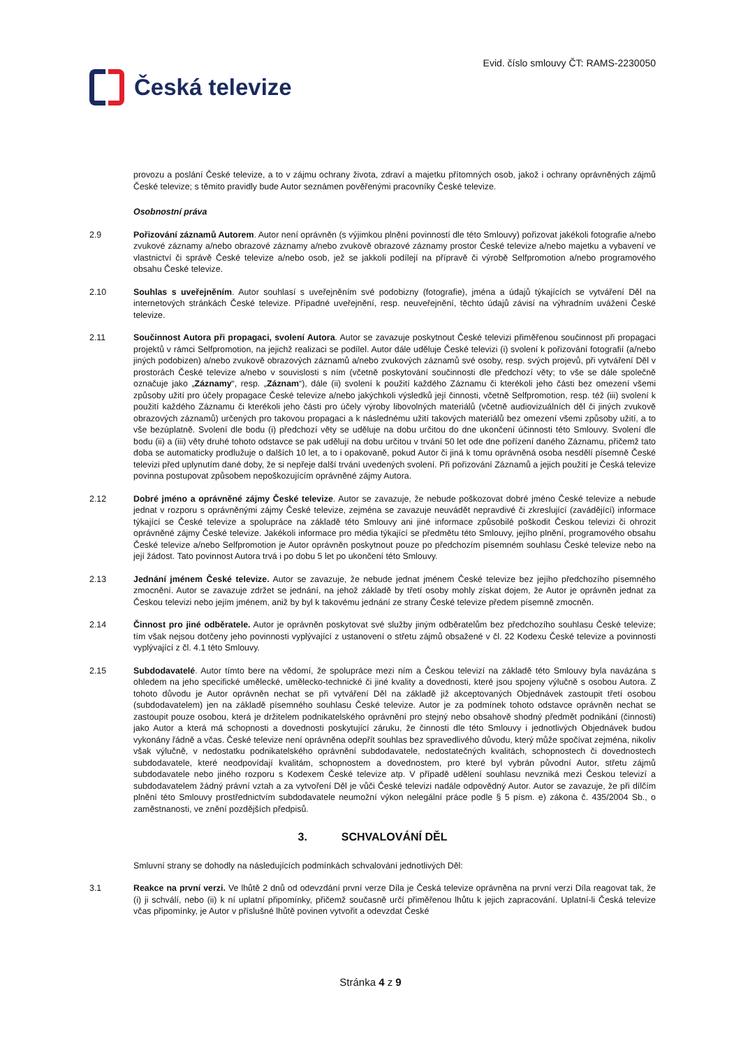Česká televize
Evid. číslo smlouvy ČT: RAMS-2230050
provozu a poslání České televize, a to v zájmu ochrany života, zdraví a majetku přítomných osob, jakož i ochrany oprávněných zájmů České televize; s těmito pravidly bude Autor seznámen pověřenými pracovníky České televize.
Osobnostní práva
2.9 Pořizování záznamů Autorem. Autor není oprávněn (s výjimkou plnění povinností dle této Smlouvy) pořizovat jakékoli fotografie a/nebo zvukové záznamy a/nebo obrazové záznamy a/nebo zvukově obrazové záznamy prostor České televize a/nebo majetku a vybavení ve vlastnictví či správě České televize a/nebo osob, jež se jakkoli podílejí na přípravě či výrobě Selfpromotion a/nebo programového obsahu České televize.
2.10 Souhlas s uveřejněním. Autor souhlasí s uveřejněním své podobizny (fotografie), jména a údajů týkajících se vytváření Děl na internetových stránkách České televize. Případné uveřejnění, resp. neuveřejnění, těchto údajů závisí na výhradním uvážení České televize.
2.11 Součinnost Autora při propagaci, svolení Autora. Autor se zavazuje poskytnout České televizi přiměřenou součinnost při propagaci projektů v rámci Selfpromotion, na jejichž realizaci se podílel. Autor dále uděluje České televizi (i) svolení k pořizování fotografií (a/nebo jiných podobizen) a/nebo zvukově obrazových záznamů a/nebo zvukových záznamů své osoby, resp. svých projevů, při vytváření Děl v prostorách České televize a/nebo v souvislosti s ním (včetně poskytování součinnosti dle předchozí věty; to vše se dále společně označuje jako „Záznamy“, resp. „Záznam“), dále (ii) svolení k použití každého Záznamu či kterékoli jeho části bez omezení všemi způsoby užití pro účely propagace České televize a/nebo jakýchkoli výsledků její činnosti, včetně Selfpromotion, resp. též (iii) svolení k použití každého Záznamu či kterékoli jeho části pro účely výroby libovolných materiálů (včetně audiovizuálních děl či jiných zvukově obrazových záznamů) určených pro takovou propagaci a k následnému užití takových materiálů bez omezení všemi způsoby užití, a to vše bezúplatně. Svolení dle bodu (i) předchozí věty se uděluje na dobu určitou do dne ukončení účinnosti této Smlouvy. Svolení dle bodu (ii) a (iii) věty druhé tohoto odstavce se pak udělují na dobu určitou v trvání 50 let ode dne pořízení daného Záznamu, přičemž tato doba se automaticky prodlužuje o dalších 10 let, a to i opakovaně, pokud Autor či jiná k tomu oprávněná osoba nesdělí písemně České televizi před uplynutím dané doby, že si nepřeje další trvání uvedených svolení. Při pořizování Záznamů a jejich použití je Česká televize povinna postupovat způsobem nepoškozujícím oprávněné zájmy Autora.
2.12 Dobré jméno a oprávněné zájmy České televize. Autor se zavazuje, že nebude poškozovat dobré jméno České televize a nebude jednat v rozporu s oprávněnými zájmy České televize, zejména se zavazuje neuvádět nepravdivé či zkreslující (zavádějící) informace týkající se České televize a spolupráce na základě této Smlouvy ani jiné informace způsobilé poškodit Českou televizi či ohrozit oprávněné zájmy České televize. Jakékoli informace pro média týkající se předmětu této Smlouvy, jejího plnění, programového obsahu České televize a/nebo Selfpromotion je Autor oprávněn poskytnout pouze po předchozím písemném souhlasu České televize nebo na její žádost. Tato povinnost Autora trvá i po dobu 5 let po ukončení této Smlouvy.
2.13 Jednání jménem České televize. Autor se zavazuje, že nebude jednat jménem České televize bez jejího předchozího písemného zmocnění. Autor se zavazuje zdržet se jednání, na jehož základě by třetí osoby mohly získat dojem, že Autor je oprávněn jednat za Českou televizi nebo jejím jménem, aniž by byl k takovému jednání ze strany České televize předem písemně zmocněn.
2.14 Činnost pro jiné odběratele. Autor je oprávněn poskytovat své služby jiným odběratelům bez předchozího souhlasu České televize; tím však nejsou dotčeny jeho povinnosti vyplývající z ustanovení o střetu zájmů obsažené v čl. 22 Kodexu České televize a povinnosti vyplývající z čl. 4.1 této Smlouvy.
2.15 Subdodavatelé. Autor tímto bere na vědomí, že spolupráce mezi ním a Českou televizí na základě této Smlouvy byla navázána s ohledem na jeho specifické umělecké, umělecko-technické či jiné kvality a dovednosti, které jsou spojeny výlučně s osobou Autora. Z tohoto důvodu je Autor oprávněn nechat se při vytváření Děl na základě již akceptovaných Objednávek zastoupit třetí osobou (subdodavatelem) jen na základě písemného souhlasu České televize. Autor je za podmínek tohoto odstavce oprávněn nechat se zastoupit pouze osobou, která je držitelem podnikatelského oprávnění pro stejný nebo obsahově shodný předmět podnikání (činnosti) jako Autor a která má schopnosti a dovednosti poskytující záruku, že činnosti dle této Smlouvy i jednotlivých Objednávek budou vykonány řádně a včas. České televize není oprávněna odepřít souhlas bez spravedlivého důvodu, který může spočívat zejména, nikoliv však výlučně, v nedostatku podnikatelského oprávnění subdodavatele, nedostatečných kvalitách, schopnostech či dovednostech subdodavatele, které neodpovídají kvalitám, schopnostem a dovednostem, pro které byl vybrán původní Autor, střetu zájmů subdodavatele nebo jiného rozporu s Kodexem České televize atp. V případě udělení souhlasu nevzniká mezi Českou televizí a subdodavatelem žádný právní vztah a za vytvoření Děl je vůči České televizi nadále odpovědný Autor. Autor se zavazuje, že při dílčím plnění této Smlouvy prostřednictvím subdodavatele neumožní výkon nelegální práce podle § 5 písm. e) zákona č. 435/2004 Sb., o zaměstnanosti, ve znění pozdějších předpisů.
3. SCHVALOVÁNÍ DĚL
Smluvní strany se dohodly na následujících podmínkách schvalování jednotlivých Děl:
3.1 Reakce na první verzi. Ve lhůtě 2 dnů od odevzdání první verze Díla je Česká televize oprávněna na první verzi Díla reagovat tak, že (i) ji schválí, nebo (ii) k ní uplatní připomínky, přičemž současně určí přiměřenou lhůtu k jejich zapracování. Uplatní-li Česká televize včas připomínky, je Autor v příslušné lhůtě povinen vytvořit a odevzdat České
Stránka 4 z 9